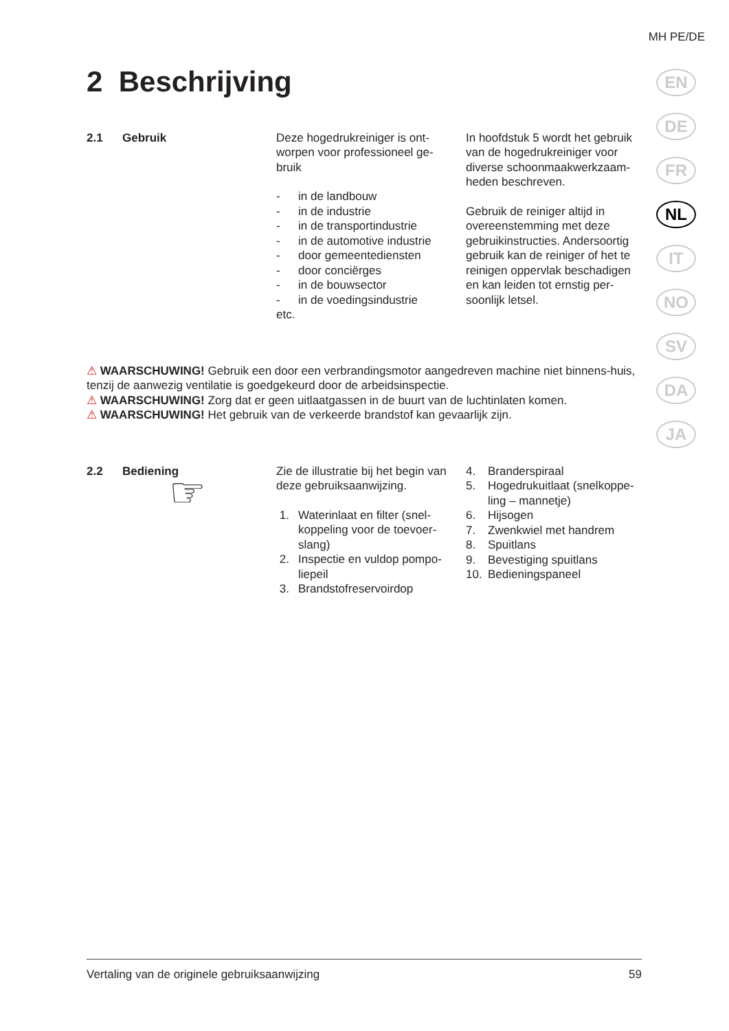MH PE/DE
EN
DE
FR
NL
IT
NO
SV
DA
JA
2 Beschrijving
2.1 Gebruik Deze hogedrukreiniger is ont-worpen voor professioneel ge-bruik
- in de landbouw
- in de industrie
- in de transportindustrie
- in de automotive industrie
- door gemeentediensten
- door conciërges
- in de bouwsector
- in de voedingsindustrie
etc.
In hoofdstuk 5 wordt het gebruik van de hogedrukreiniger voor diverse schoonmaakwerkzaam-heden beschreven.
Gebruik de reiniger altijd in overeenstemming met deze gebruikinstructies. Andersoortig gebruik kan de reiniger of het te reinigen oppervlak beschadigen en kan leiden tot ernstig per-soonlijk letsel.
⚠ WAARSCHUWING! Gebruik een door een verbrandingsmotor aangedreven machine niet binnens-huis, tenzij de aanwezig ventilatie is goedgekeurd door de arbeidsinspectie.
⚠ WAARSCHUWING! Zorg dat er geen uitlaatgassen in de buurt van de luchtinlaten komen.
⚠ WAARSCHUWING! Het gebruik van de verkeerde brandstof kan gevaarlijk zijn.
2.2 Bediening
☞
Zie de illustratie bij het begin van deze gebruiksaanwijzing.
1. Waterinlaat en filter (snel-koppeling voor de toevoer-slang)
2. Inspectie en vuldop pompo-liepeil
3. Brandstofreservoirdop
4. Branderspiraal
5. Hogedrukuitlaat (snelkoppe-ling – mannetje)
6. Hijsogen
7. Zwenkwiel met handrem
8. Spuitlans
9. Bevestiging spuitlans
10. Bedieningspaneel
Vertaling van de originele gebruiksaanwijzing 59